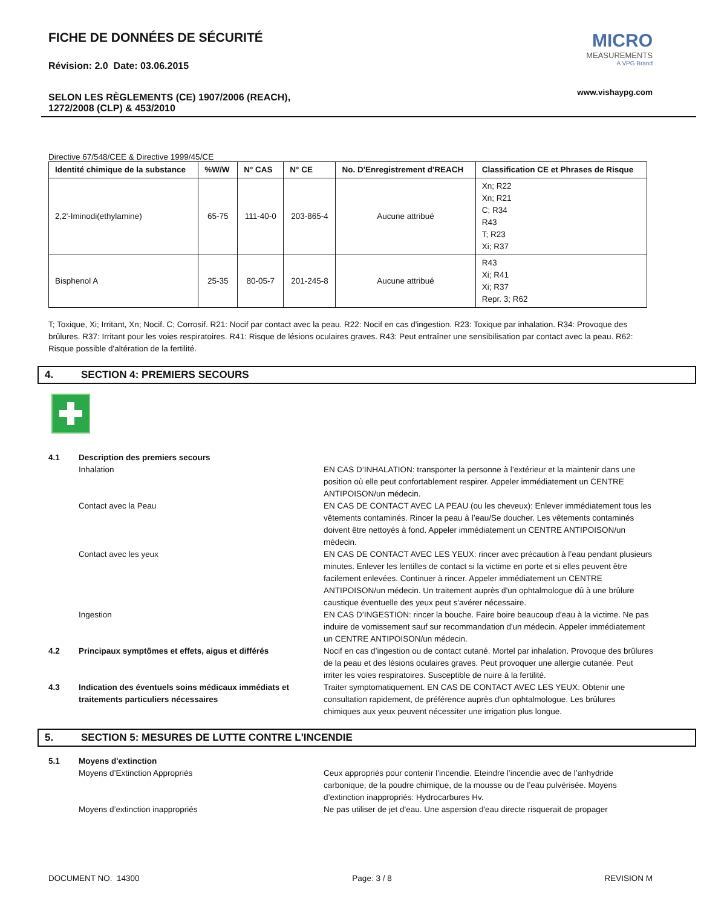FICHE DE DONNÉES DE SÉCURITÉ
Révision: 2.0 Date: 03.06.2015
SELON LES RÈGLEMENTS (CE) 1907/2006 (REACH),
1272/2008 (CLP) & 453/2010
MICRO
MEASUREMENTS
A VPG Brand
www.vishaypg.com
Directive 67/548/CEE & Directive 1999/45/CE
| Identité chimique de la substance | %W/W | N° CAS | N° CE | No. D'Enregistrement d'REACH | Classification CE et Phrases de Risque |
| --- | --- | --- | --- | --- | --- |
| 2,2'-Iminodi(ethylamine) | 65-75 | 111-40-0 | 203-865-4 | Aucune attribué | Xn; R22 Xn; R21 C; R34 R43 T; R23 Xi; R37 |
| Bisphenol A | 25-35 | 80-05-7 | 201-245-8 | Aucune attribué | R43 Xi; R41 Xi; R37 Repr. 3; R62 |
T; Toxique, Xi; Irritant, Xn; Nocif. C; Corrosif. R21: Nocif par contact avec la peau. R22: Nocif en cas d'ingestion. R23: Toxique par inhalation. R34: Provoque des brûlures. R37: Irritant pour les voies respiratoires. R41: Risque de lésions oculaires graves. R43: Peut entraîner une sensibilisation par contact avec la peau. R62: Risque possible d'altération de la fertilité.
4. SECTION 4: PREMIERS SECOURS
4.1 Description des premiers secours
Inhalation EN CAS D’INHALATION: transporter la personne à l’extérieur et la maintenir dans une position où elle peut confortablement respirer. Appeler immédiatement un CENTRE ANTIPOISON/un médecin.
Contact avec la Peau EN CAS DE CONTACT AVEC LA PEAU (ou les cheveux): Enlever immédiatement tous les vêtements contaminés. Rincer la peau à l’eau/Se doucher. Les vêtements contaminés doivent être nettoyés à fond. Appeler immédiatement un CENTRE ANTIPOISON/un médecin.
Contact avec les yeux EN CAS DE CONTACT AVEC LES YEUX: rincer avec précaution à l’eau pendant plusieurs minutes. Enlever les lentilles de contact si la victime en porte et si elles peuvent être facilement enlevées. Continuer à rincer. Appeler immédiatement un CENTRE ANTIPOISON/un médecin. Un traitement auprès d'un ophtalmologue dû à une brûlure caustique éventuelle des yeux peut s'avérer nécessaire.
Ingestion EN CAS D’INGESTION: rincer la bouche. Faire boire beaucoup d'eau à la victime. Ne pas induire de vomissement sauf sur recommandation d'un médecin. Appeler immédiatement un CENTRE ANTIPOISON/un médecin.
4.2 Principaux symptômes et effets, aigus et différés Nocif en cas d’ingestion ou de contact cutané. Mortel par inhalation. Provoque des brûlures de la peau et des lésions oculaires graves. Peut provoquer une allergie cutanée. Peut irriter les voies respiratoires. Susceptible de nuire à la fertilité.
4.3 Indication des éventuels soins médicaux immédiats et traitements particuliers nécessaires
Traiter symptomatiquement. EN CAS DE CONTACT AVEC LES YEUX: Obtenir une consultation rapidement, de préférence auprès d'un ophtalmologue. Les brûlures chimiques aux yeux peuvent nécessiter une irrigation plus longue.
5. SECTION 5: MESURES DE LUTTE CONTRE L'INCENDIE
5.1 Moyens d'extinction
Moyens d’Extinction Appropriés Ceux appropriés pour contenir l'incendie. Eteindre l’incendie avec de l’anhydride carbonique, de la poudre chimique, de la mousse ou de l’eau pulvérisée. Moyens d’extinction inappropriés: Hydrocarbures Hv.
Moyens d’extinction inappropriés Ne pas utiliser de jet d'eau. Une aspersion d'eau directe risquerait de propager
DOCUMENT NO. 14300 Page: 3 / 8 REVISION M